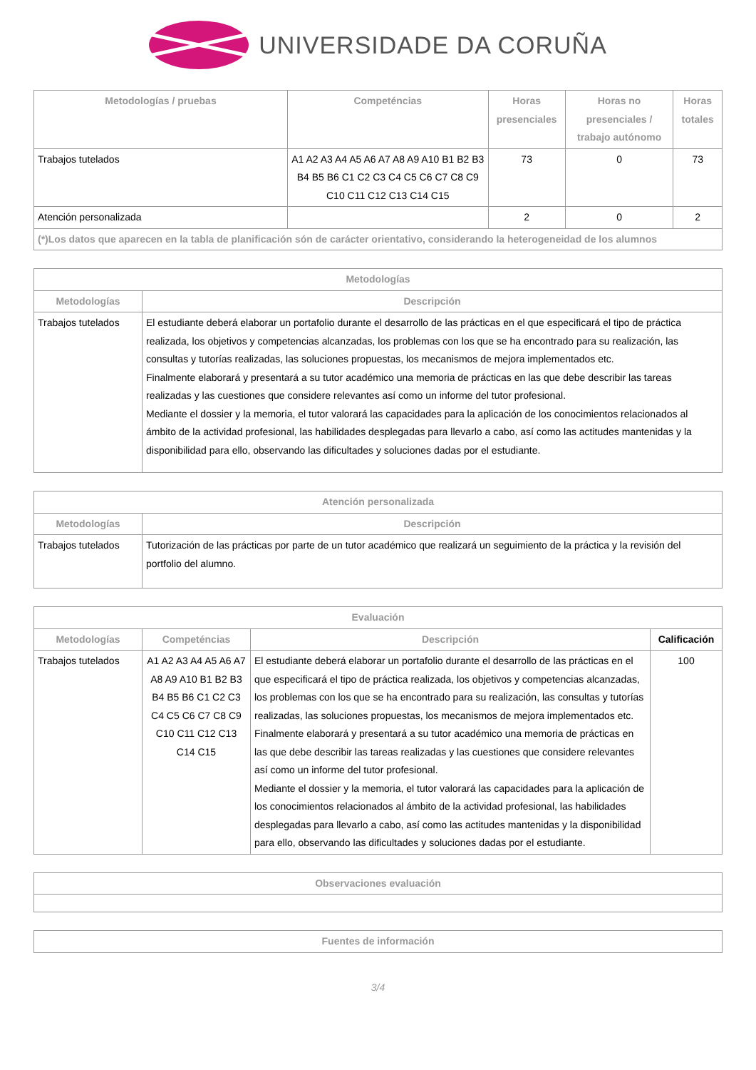UNIVERSIDADE DA CORUÑA
| Metodologías / pruebas | Competéncias | Horas presenciales | Horas no presenciales / trabajo autónomo | Horas totales |
| --- | --- | --- | --- | --- |
| Trabajos tutelados | A1 A2 A3 A4 A5 A6 A7 A8 A9 A10 B1 B2 B3 B4 B5 B6 C1 C2 C3 C4 C5 C6 C7 C8 C9 C10 C11 C12 C13 C14 C15 | 73 | 0 | 73 |
| Atención personalizada | | 2 | 0 | 2 |
| (*)Los datos que aparecen en la tabla de planificación són de carácter orientativo, considerando la heterogeneidad de los alumnos | | | | |
| Metodologías | |
| --- | --- |
| Metodologías | Descripción |
| Trabajos tutelados | El estudiante deberá elaborar un portafolio durante el desarrollo de las prácticas en el que especificará el tipo de práctica realizada, los objetivos y competencias alcanzadas, los problemas con los que se ha encontrado para su realización, las consultas y tutorías realizadas, las soluciones propuestas, los mecanismos de mejora implementados etc. Finalmente elaborará y presentará a su tutor académico una memoria de prácticas en las que debe describir las tareas realizadas y las cuestiones que considere relevantes así como un informe del tutor profesional. Mediante el dossier y la memoria, el tutor valorará las capacidades para la aplicación de los conocimientos relacionados al ámbito de la actividad profesional, las habilidades desplegadas para llevarlo a cabo, así como las actitudes mantenidas y la disponibilidad para ello, observando las dificultades y soluciones dadas por el estudiante. |
| Atención personalizada | |
| --- | --- |
| Metodologías | Descripción |
| Trabajos tutelados | Tutorización de las prácticas por parte de un tutor académico que realizará un seguimiento de la práctica y la revisión del portfolio del alumno. |
| Evaluación | | | |
| --- | --- | --- | --- |
| Metodologías | Competéncias | Descripción | Calificación |
| Trabajos tutelados | A1 A2 A3 A4 A5 A6 A7 A8 A9 A10 B1 B2 B3 B4 B5 B6 C1 C2 C3 C4 C5 C6 C7 C8 C9 C10 C11 C12 C13 C14 C15 | El estudiante deberá elaborar un portafolio durante el desarrollo de las prácticas en el que especificará el tipo de práctica realizada, los objetivos y competencias alcanzadas, los problemas con los que se ha encontrado para su realización, las consultas y tutorías realizadas, las soluciones propuestas, los mecanismos de mejora implementados etc. Finalmente elaborará y presentará a su tutor académico una memoria de prácticas en las que debe describir las tareas realizadas y las cuestiones que considere relevantes así como un informe del tutor profesional. Mediante el dossier y la memoria, el tutor valorará las capacidades para la aplicación de los conocimientos relacionados al ámbito de la actividad profesional, las habilidades desplegadas para llevarlo a cabo, así como las actitudes mantenidas y la disponibilidad para ello, observando las dificultades y soluciones dadas por el estudiante. | 100 |
| Observaciones evaluación |
| --- |
| Fuentes de información |
| --- |
3/4